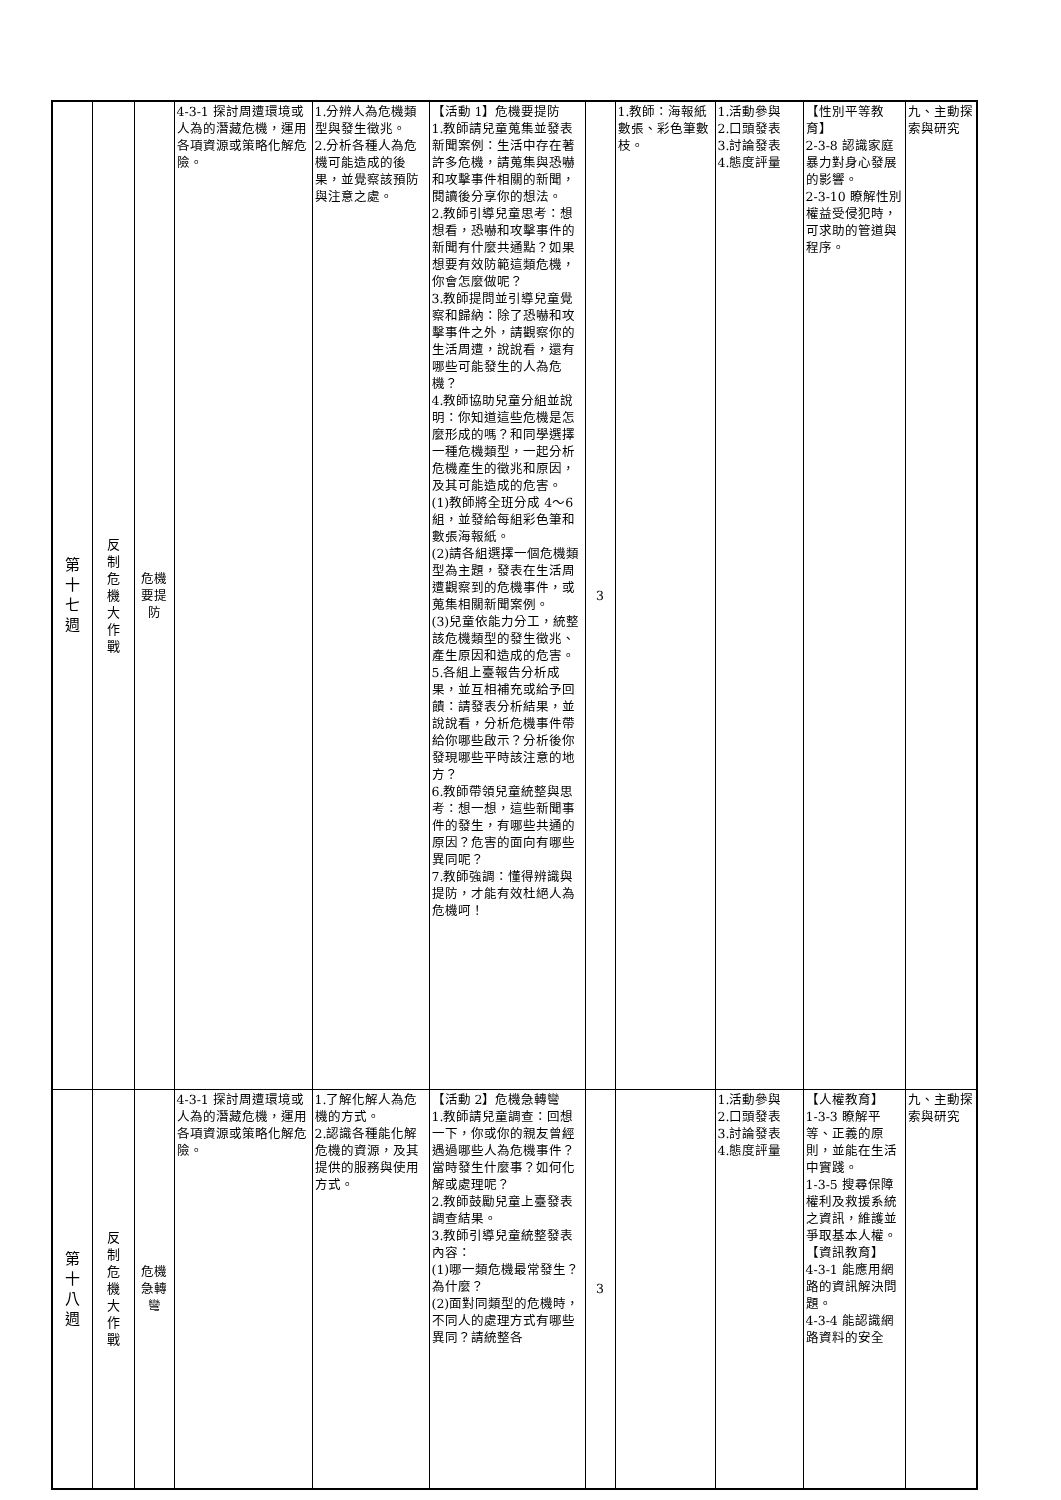| 第十七週 | 反制危機大作戰 | 危機要提防 | 4-3-1 探討周遭環境或人為的潛藏危機，運用各項資源或策略化解危險。 | 1.分辨人為危機類型與發生徵兆。 2.分析各種人為危機可能造成的後果，並覺察該預防與注意之處。 | 【活動 1】危機要提防 1.教師請兒童蒐集並發表新聞案例：生活中存在著許多危機，請蒐集與恐嚇和攻擊事件相關的新聞，閱讀後分享你的想法。 2.教師引導兒童思考：想想看，恐嚇和攻擊事件的新聞有什麼共通點？如果想要有效防範這類危機，你會怎麼做呢？ 3.教師提問並引導兒童覺察和歸納：除了恐嚇和攻擊事件之外，請觀察你的生活周遭，說說看，還有哪些可能發生的人為危機？ 4.教師協助兒童分組並說明：你知道這些危機是怎麼形成的嗎？和同學選擇一種危機類型，一起分析危機產生的徵兆和原因，及其可能造成的危害。 (1)教師將全班分成 4～6 組，並發給每組彩色筆和數張海報紙。 (2)請各組選擇一個危機類型為主題，發表在生活周遭觀察到的危機事件，或蒐集相關新聞案例。 (3)兒童依能力分工，統整該危機類型的發生徵兆、產生原因和造成的危害。 5.各組上臺報告分析成果，並互相補充或給予回饋：請發表分析結果，並說說看，分析危機事件帶給你哪些啟示？分析後你發現哪些平時該注意的地方？ 6.教師帶領兒童統整與思考：想一想，這些新聞事件的發生，有哪些共通的原因？危害的面向有哪些異同呢？ 7.教師強調：懂得辨識與提防，才能有效杜絕人為危機呵！ | 3 | 1.教師：海報紙數張、彩色筆數枝。 | 1.活動參與 2.口頭發表 3.討論發表 4.態度評量 | 【性別平等教育】 2-3-8 認識家庭暴力對身心發展的影響。 2-3-10 瞭解性別權益受侵犯時，可求助的管道與程序。 | 九、主動探索與研究 |
| 第十八週 | 反制危機大作戰 | 危機急轉彎 | 4-3-1 探討周遭環境或人為的潛藏危機，運用各項資源或策略化解危險。 | 1.了解化解人為危機的方式。 2.認識各種能化解危機的資源，及其提供的服務與使用方式。 | 【活動 2】危機急轉彎 1.教師請兒童調查：回想一下，你或你的親友曾經遇過哪些人為危機事件？當時發生什麼事？如何化解或處理呢？ 2.教師鼓勵兒童上臺發表調查結果。 3.教師引導兒童統整發表內容： (1)哪一類危機最常發生？為什麼？ (2)面對同類型的危機時，不同人的處理方式有哪些異同？請統整各 | 3 | | 1.活動參與 2.口頭發表 3.討論發表 4.態度評量 | 【人權教育】 1-3-3 瞭解平等、正義的原則，並能在生活中實踐。 1-3-5 搜尋保障權利及救援系統之資訊，維護並爭取基本人權。 【資訊教育】 4-3-1 能應用網路的資訊解決問題。 4-3-4 能認識網路資料的安全 | 九、主動探索與研究 |